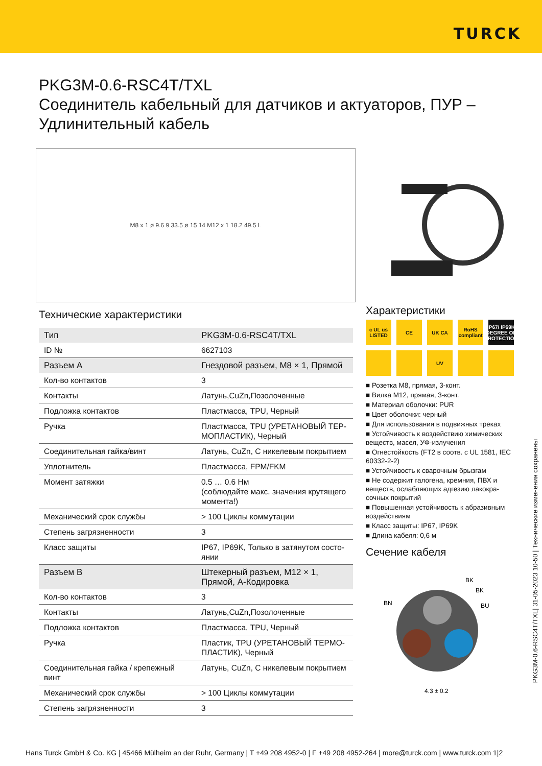TURCK
PKG3M-0.6-RSC4T/TXL
Соединитель кабельный для датчиков и актуаторов, ПУР –
Удлинительный кабель
M8 x 1 ø 9.6 9 33.5 ø 15 14 M12 x 1 18.2 49.5 L
Технические характеристики
| Тип | PKG3M-0.6-RSC4T/TXL |
| ID № | 6627103 |
| Разъем A | Гнездовой разъем, M8 × 1, Прямой |
| Кол-во контактов | 3 |
| Контакты | Латунь,CuZn,Позолоченные |
| Подложка контактов | Пластмасса, TPU, Черный |
| Ручка | Пластмасса, TPU (УРЕТАНОВЫЙ ТЕР-МОПЛАСТИК), Черный |
| Соединительная гайка/винт | Латунь, CuZn, С никелевым покрытием |
| Уплотнитель | Пластмасса, FPM/FKM |
| Момент затяжки | 0.5 … 0.6 Нм (соблюдайте макс. значения крутящего момента!) |
| Механический срок службы | > 100 Циклы коммутации |
| Степень загрязненности | 3 |
| Класс защиты | IP67, IP69K, Только в затянутом состо-янии |
| Разъем B | Штекерный разъем, M12 × 1, Прямой, A-Кодировка |
| Кол-во контактов | 3 |
| Контакты | Латунь,CuZn,Позолоченные |
| Подложка контактов | Пластмасса, TPU, Черный |
| Ручка | Пластик, TPU (УРЕТАНОВЫЙ ТЕРМО-ПЛАСТИК), Черный |
| Соединительная гайка / крепежный винт | Латунь, CuZn, С никелевым покрытием |
| Механический срок службы | > 100 Циклы коммутации |
| Степень загрязненности | 3 |
Характеристики
c UL us LISTED
CE
UK CA
RoHS compliant
IP67/ IP69K DEGREE OF PROTECTION
UV
■ Розетка M8, прямая, 3-конт.
■ Вилка M12, прямая, 3-конт.
■ Материал оболочки: PUR
■ Цвет оболочки: черный
■ Для использования в подвижных треках
■ Устойчивость к воздействию химических веществ, масел, УФ-излучения
■ Огнестойкость (FT2 в соотв. с UL 1581, IEC 60332-2-2)
■ Устойчивость к сварочным брызгам
■ Не содержит галогена, кремния, ПВХ и веществ, ослабляющих адгезию лакокра-сочных покрытий
■ Повышенная устойчивость к абразивным воздействиям
■ Класс защиты: IP67, IP69K
■ Длина кабеля: 0,6 м
Сечение кабеля
BK
BK
BN
BU
4.3 ± 0.2
PKG3M-0.6-RSC4T/TXL| 31-05-2023 10-50 | Технические изменения сохранены
Hans Turck GmbH & Co. KG | 45466 Mülheim an der Ruhr, Germany | T +49 208 4952-0 | F +49 208 4952-264 | more@turck.com | www.turck.com 1|2